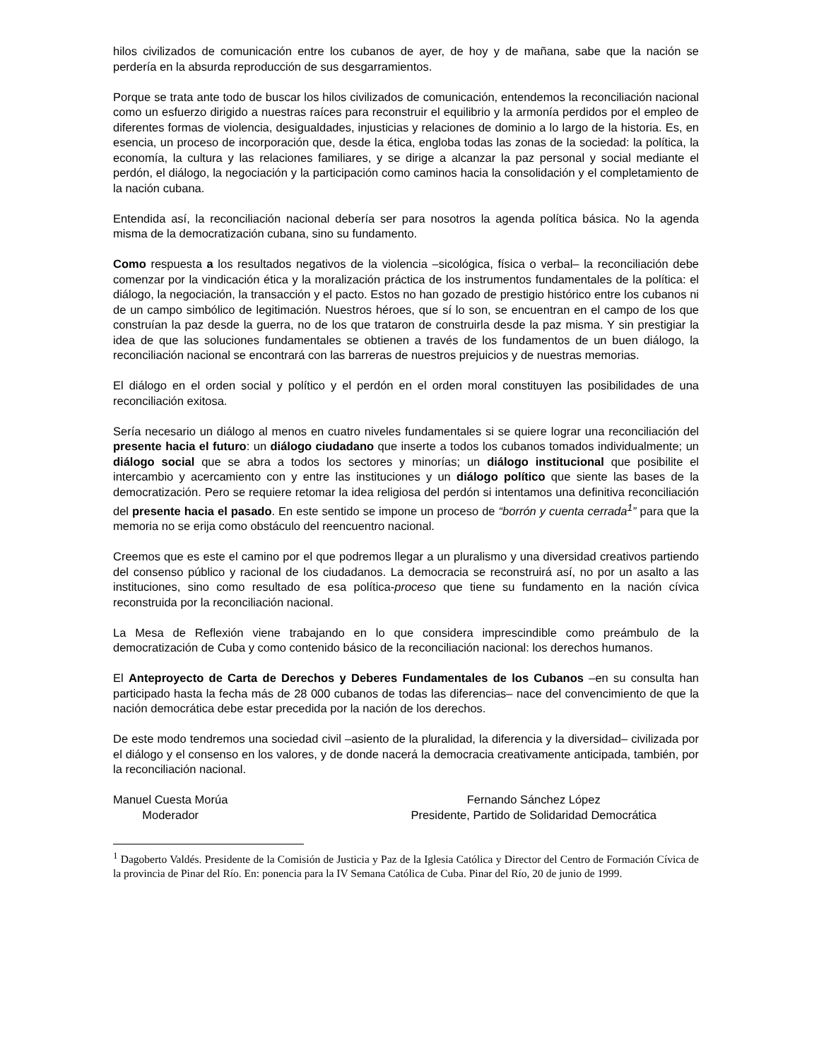hilos civilizados de comunicación entre los cubanos de ayer, de hoy y de mañana, sabe que la nación se perdería en la absurda reproducción de sus desgarramientos.
Porque se trata ante todo de buscar los hilos civilizados de comunicación, entendemos la reconciliación nacional como un esfuerzo dirigido a nuestras raíces para reconstruir el equilibrio y la armonía perdidos por el empleo de diferentes formas de violencia, desigualdades, injusticias y relaciones de dominio a lo largo de la historia. Es, en esencia, un proceso de incorporación que, desde la ética, engloba todas las zonas de la sociedad: la política, la economía, la cultura y las relaciones familiares, y se dirige a alcanzar la paz personal y social mediante el perdón, el diálogo, la negociación y la participación como caminos hacia la consolidación y el completamiento de la nación cubana.
Entendida así, la reconciliación nacional debería ser para nosotros la agenda política básica. No la agenda misma de la democratización cubana, sino su fundamento.
Como respuesta a los resultados negativos de la violencia –sicológica, física o verbal– la reconciliación debe comenzar por la vindicación ética y la moralización práctica de los instrumentos fundamentales de la política: el diálogo, la negociación, la transacción y el pacto. Estos no han gozado de prestigio histórico entre los cubanos ni de un campo simbólico de legitimación. Nuestros héroes, que sí lo son, se encuentran en el campo de los que construían la paz desde la guerra, no de los que trataron de construirla desde la paz misma. Y sin prestigiar la idea de que las soluciones fundamentales se obtienen a través de los fundamentos de un buen diálogo, la reconciliación nacional se encontrará con las barreras de nuestros prejuicios y de nuestras memorias.
El diálogo en el orden social y político y el perdón en el orden moral constituyen las posibilidades de una reconciliación exitosa.
Sería necesario un diálogo al menos en cuatro niveles fundamentales si se quiere lograr una reconciliación del presente hacia el futuro: un diálogo ciudadano que inserte a todos los cubanos tomados individualmente; un diálogo social que se abra a todos los sectores y minorías; un diálogo institucional que posibilite el intercambio y acercamiento con y entre las instituciones y un diálogo político que siente las bases de la democratización. Pero se requiere retomar la idea religiosa del perdón si intentamos una definitiva reconciliación del presente hacia el pasado. En este sentido se impone un proceso de “borrón y cuenta cerrada<sup>1</sup>” para que la memoria no se erija como obstáculo del reencuentro nacional.
Creemos que es este el camino por el que podremos llegar a un pluralismo y una diversidad creativos partiendo del consenso público y racional de los ciudadanos. La democracia se reconstruirá así, no por un asalto a las instituciones, sino como resultado de esa política-proceso que tiene su fundamento en la nación cívica reconstruida por la reconciliación nacional.
La Mesa de Reflexión viene trabajando en lo que considera imprescindible como preámbulo de la democratización de Cuba y como contenido básico de la reconciliación nacional: los derechos humanos.
El Anteproyecto de Carta de Derechos y Deberes Fundamentales de los Cubanos –en su consulta han participado hasta la fecha más de 28 000 cubanos de todas las diferencias– nace del convencimiento de que la nación democrática debe estar precedida por la nación de los derechos.
De este modo tendremos una sociedad civil –asiento de la pluralidad, la diferencia y la diversidad– civilizada por el diálogo y el consenso en los valores, y de donde nacerá la democracia creativamente anticipada, también, por la reconciliación nacional.
Manuel Cuesta Morúa
Moderador
Fernando Sánchez López
Presidente, Partido de Solidaridad Democrática
<sup>1</sup> Dagoberto Valdés. Presidente de la Comisión de Justicia y Paz de la Iglesia Católica y Director del Centro de Formación Cívica de la provincia de Pinar del Río. En: ponencia para la IV Semana Católica de Cuba. Pinar del Río, 20 de junio de 1999.